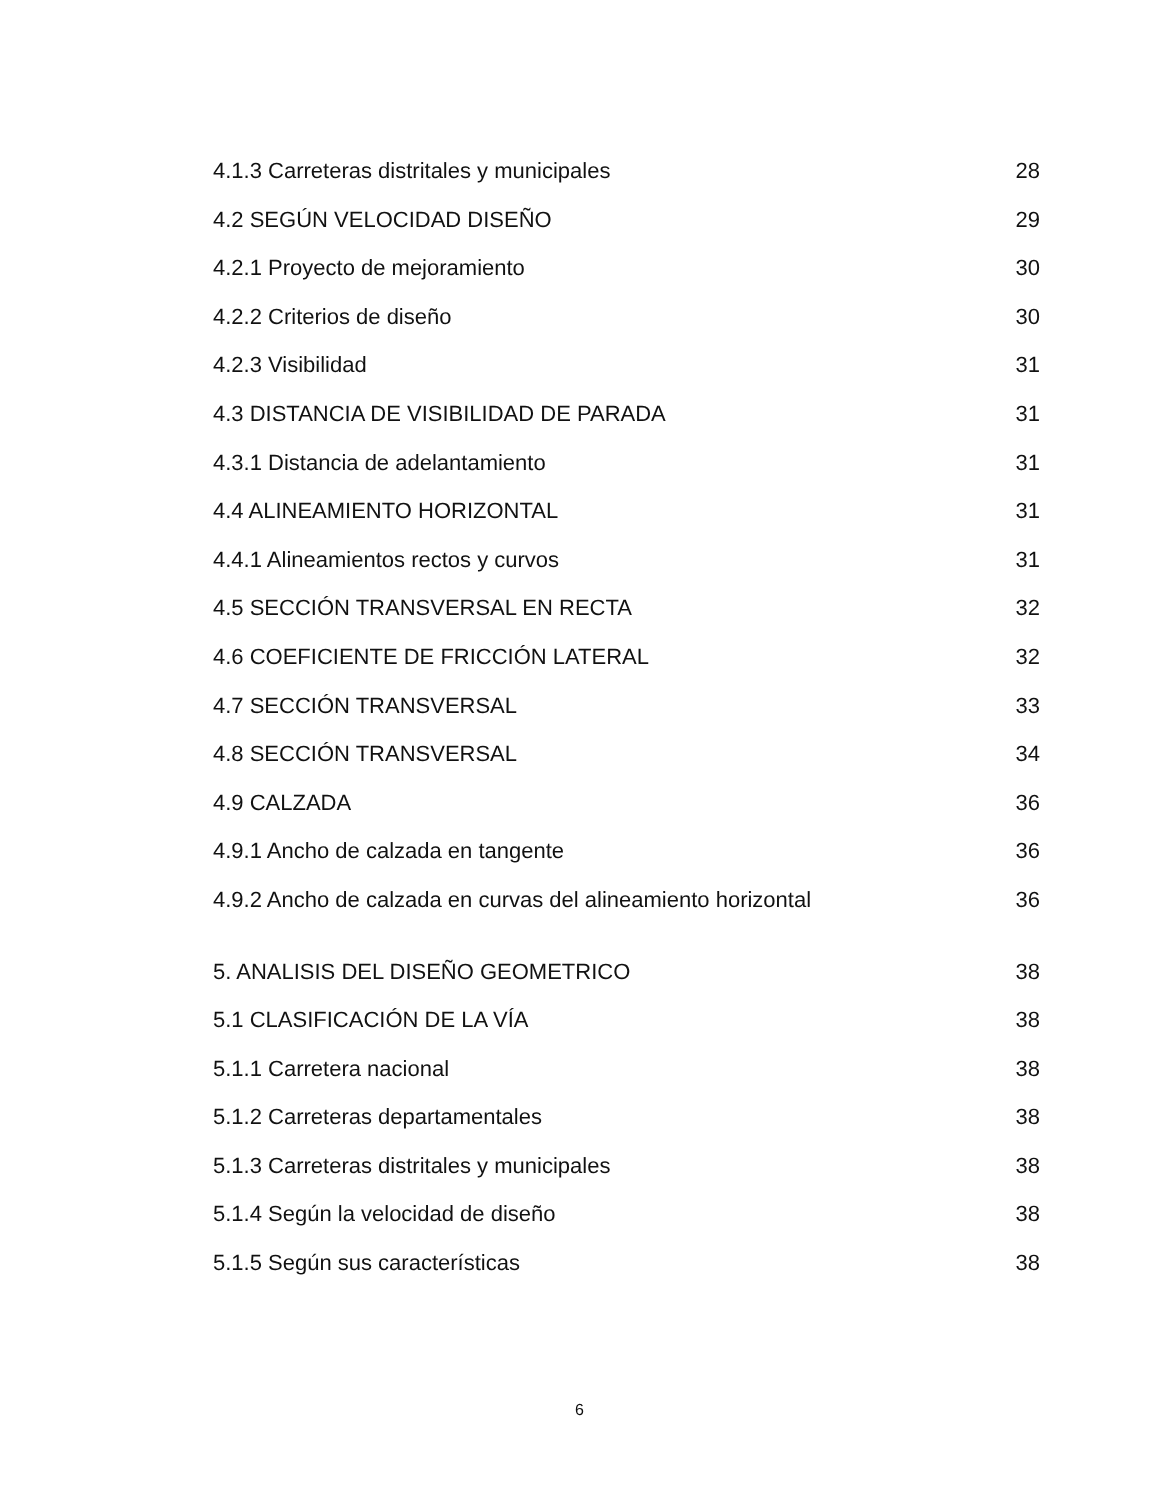4.1.3 Carreteras distritales y municipales 28
4.2 SEGÚN VELOCIDAD DISEÑO 29
4.2.1 Proyecto de mejoramiento 30
4.2.2 Criterios de diseño 30
4.2.3 Visibilidad 31
4.3 DISTANCIA DE VISIBILIDAD DE PARADA 31
4.3.1 Distancia de adelantamiento 31
4.4 ALINEAMIENTO HORIZONTAL 31
4.4.1 Alineamientos rectos y curvos 31
4.5 SECCIÓN TRANSVERSAL EN RECTA 32
4.6 COEFICIENTE DE FRICCIÓN LATERAL 32
4.7 SECCIÓN TRANSVERSAL 33
4.8 SECCIÓN TRANSVERSAL 34
4.9 CALZADA 36
4.9.1 Ancho de calzada en tangente 36
4.9.2 Ancho de calzada en curvas del alineamiento horizontal 36
5. ANALISIS DEL DISEÑO GEOMETRICO 38
5.1 CLASIFICACIÓN DE LA VÍA 38
5.1.1 Carretera nacional 38
5.1.2 Carreteras departamentales 38
5.1.3 Carreteras distritales y municipales 38
5.1.4 Según la velocidad de diseño 38
5.1.5 Según sus características 38
6